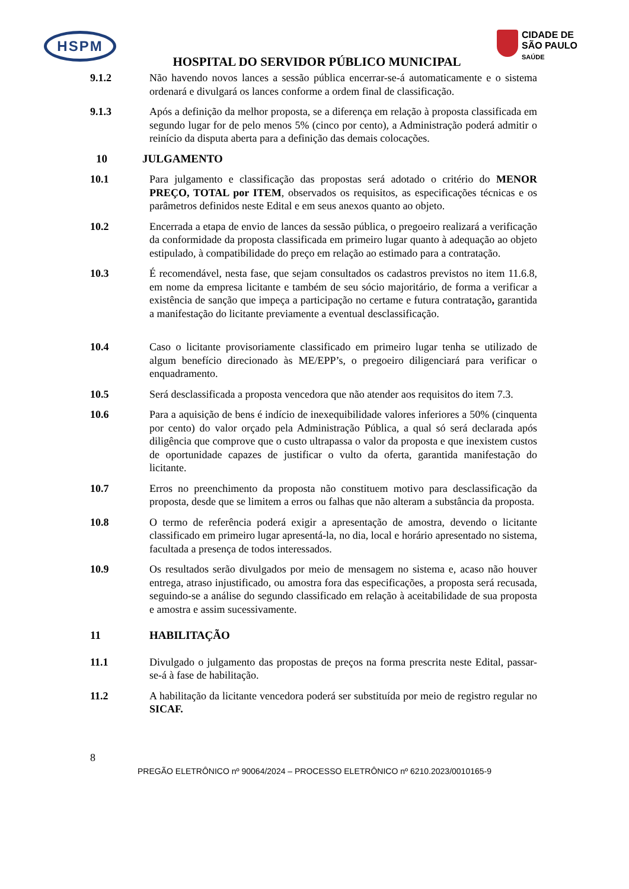HSPM
CIDADE DE
SÃO PAULO
SAÚDE
HOSPITAL DO SERVIDOR PÚBLICO MUNICIPAL
9.1.2 Não havendo novos lances a sessão pública encerrar-se-á automaticamente e o sistema ordenará e divulgará os lances conforme a ordem final de classificação.
9.1.3 Após a definição da melhor proposta, se a diferença em relação à proposta classificada em segundo lugar for de pelo menos 5% (cinco por cento), a Administração poderá admitir o reinício da disputa aberta para a definição das demais colocações.
10 JULGAMENTO
10.1 Para julgamento e classificação das propostas será adotado o critério do MENOR PREÇO, TOTAL por ITEM, observados os requisitos, as especificações técnicas e os parâmetros definidos neste Edital e em seus anexos quanto ao objeto.
10.2 Encerrada a etapa de envio de lances da sessão pública, o pregoeiro realizará a verificação da conformidade da proposta classificada em primeiro lugar quanto à adequação ao objeto estipulado, à compatibilidade do preço em relação ao estimado para a contratação.
10.3 É recomendável, nesta fase, que sejam consultados os cadastros previstos no item 11.6.8, em nome da empresa licitante e também de seu sócio majoritário, de forma a verificar a existência de sanção que impeça a participação no certame e futura contratação, garantida a manifestação do licitante previamente a eventual desclassificação.
10.4 Caso o licitante provisoriamente classificado em primeiro lugar tenha se utilizado de algum benefício direcionado às ME/EPP’s, o pregoeiro diligenciará para verificar o enquadramento.
10.5 Será desclassificada a proposta vencedora que não atender aos requisitos do item 7.3.
10.6 Para a aquisição de bens é indício de inexequibilidade valores inferiores a 50% (cinquenta por cento) do valor orçado pela Administração Pública, a qual só será declarada após diligência que comprove que o custo ultrapassa o valor da proposta e que inexistem custos de oportunidade capazes de justificar o vulto da oferta, garantida manifestação do licitante.
10.7 Erros no preenchimento da proposta não constituem motivo para desclassificação da proposta, desde que se limitem a erros ou falhas que não alteram a substância da proposta.
10.8 O termo de referência poderá exigir a apresentação de amostra, devendo o licitante classificado em primeiro lugar apresentá-la, no dia, local e horário apresentado no sistema, facultada a presença de todos interessados.
10.9 Os resultados serão divulgados por meio de mensagem no sistema e, acaso não houver entrega, atraso injustificado, ou amostra fora das especificações, a proposta será recusada, seguindo-se a análise do segundo classificado em relação à aceitabilidade de sua proposta e amostra e assim sucessivamente.
11 HABILITAÇÃO
11.1 Divulgado o julgamento das propostas de preços na forma prescrita neste Edital, passar-se-á à fase de habilitação.
11.2 A habilitação da licitante vencedora poderá ser substituída por meio de registro regular no SICAF.
8
PREGÃO ELETRÔNICO nº 90064/2024 – PROCESSO ELETRÔNICO nº 6210.2023/0010165-9